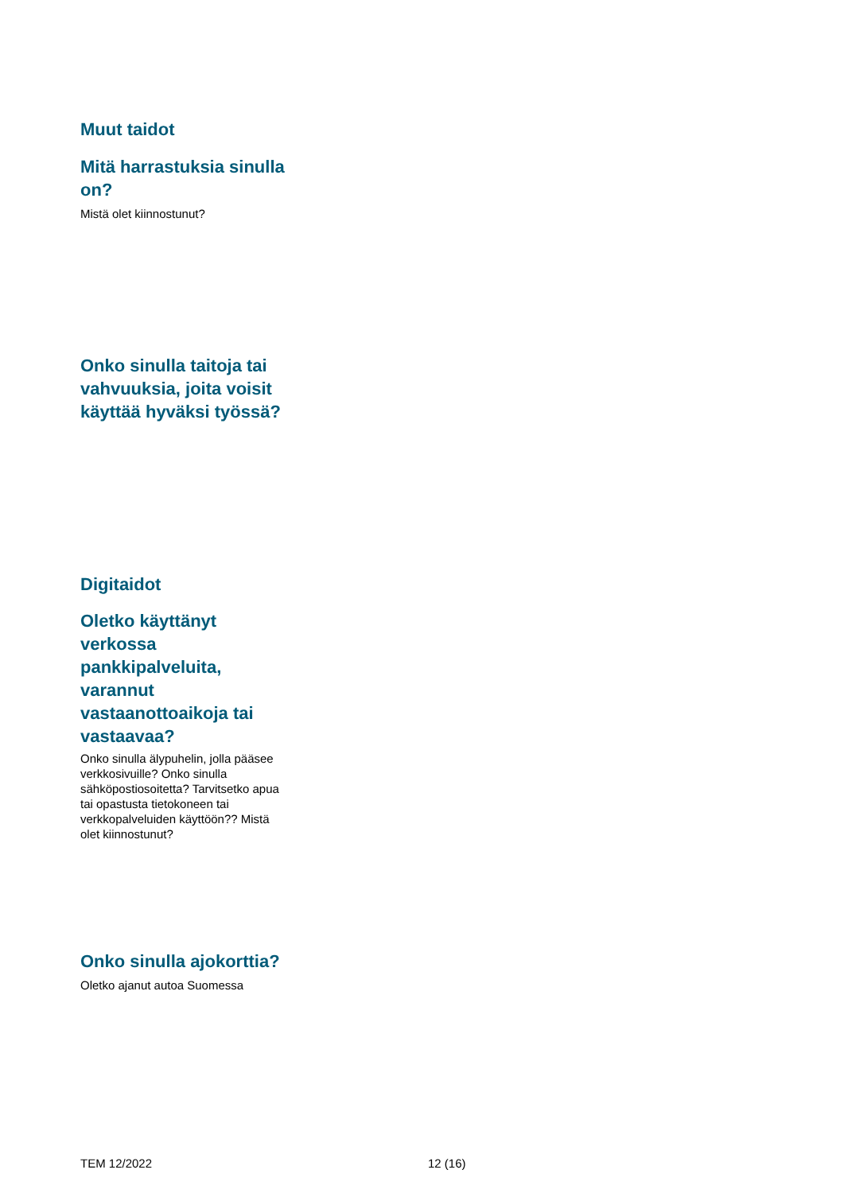Muut taidot
Mitä harrastuksia sinulla on?
Mistä olet kiinnostunut?
Onko sinulla taitoja tai vahvuuksia, joita voisit käyttää hyväksi työssä?
Digitaidot
Oletko käyttänyt verkossa pankkipalveluita, varannut vastaanottoaikoja tai vastaavaa?
Onko sinulla älypuhelin, jolla pääsee verkkosivuille? Onko sinulla sähköpostiosoitetta? Tarvitsetko apua tai opastusta tietokoneen tai verkkopalveluiden käyttöön?? Mistä olet kiinnostunut?
Onko sinulla ajokorttia?
Oletko ajanut autoa Suomessa
TEM 12/2022 12 (16)